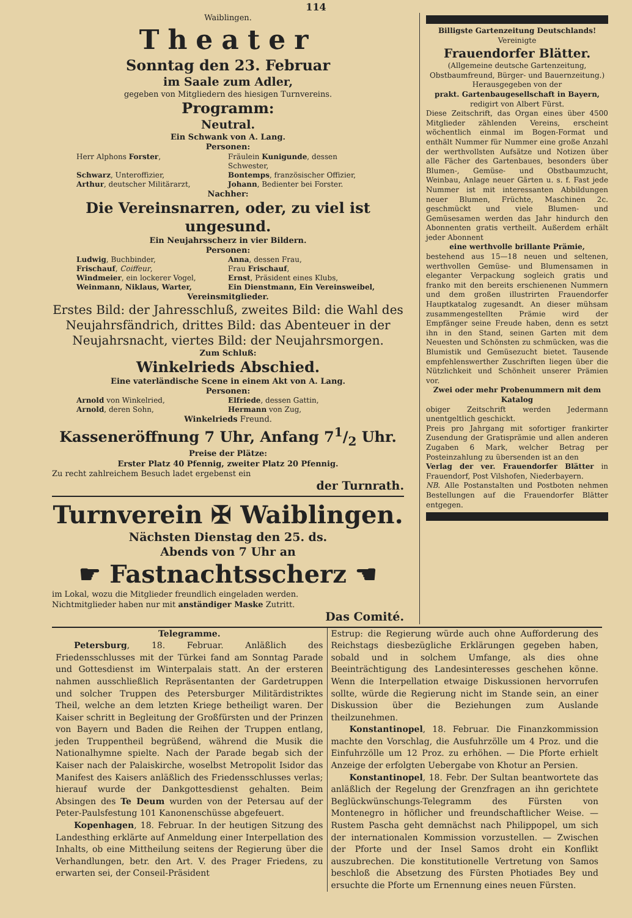114
Waiblingen.
Theater
Sonntag den 23. Februar
im Saale zum Adler,
gegeben von Mitgliedern des hiesigen Turnvereins.
Programm:
Neutral.
Ein Schwank von A. Lang.
Personen:
Herr Alphons Forster, Fräulein Kunigunde, dessen Schwester, Schwarz, Unteroffizier, Bontemps, französischer Offizier, Arthur, deutscher Militärarzt, Johann, Bedienter bei Forster.
Nachher:
Die Vereinsnarren, oder, zu viel ist ungesund.
Ein Neujahrsscherz in vier Bildern.
Personen:
Ludwig, Buchbinder, Anna, dessen Frau, Frischauf, Coiffeur, Frau Frischauf, Windmeier, ein lockerer Vogel, Ernst, Präsident eines Klubs, Weinmann, Niklaus, Warter, Ein Dienstmann, Ein Vereinsweibel,
Vereinsmitglieder.
Erstes Bild: der Jahresschluß, zweites Bild: die Wahl des Neujahrsfändrich, drittes Bild: das Abenteuer in der Neujahrsnacht, viertes Bild: der Neujahrsmorgen.
Zum Schluß:
Winkelrieds Abschied.
Eine vaterländische Scene in einem Akt von A. Lang.
Personen:
Arnold von Winkelried, Elfriede, dessen Gattin, Arnold, deren Sohn, Hermann von Zug,
Winkelrieds Freund.
Kasseneröffnung 7 Uhr, Anfang 71/2 Uhr.
Preise der Plätze:
Erster Platz 40 Pfennig, zweiter Platz 20 Pfennig.
Zu recht zahlreichem Besuch ladet ergebenst ein
der Turnrath.
Turnverein ✠ Waiblingen.
Nächsten Dienstag den 25. ds.
Abends von 7 Uhr an
☛ Fastnachtsscherz ☚
im Lokal, wozu die Mitglieder freundlich eingeladen werden.
Nichtmitglieder haben nur mit anständiger Maske Zutritt.
Das Comité.
Billigste Gartenzeitung Deutschlands!
Vereinigte
Frauendorfer Blätter.
(Allgemeine deutsche Gartenzeitung, Obstbaumfreund, Bürger- und Bauernzeitung.)
Herausgegeben von der
prakt. Gartenbaugesellschaft in Bayern,
redigirt von Albert Fürst.
Diese Zeitschrift, das Organ eines über 4500 Mitglieder zählenden Vereins, erscheint wöchentlich einmal im Bogen-Format und enthält Nummer für Nummer eine große Anzahl der werthvollsten Aufsätze und Notizen über alle Fächer des Gartenbaues, besonders über Blumen-, Gemüse- und Obstbaumzucht, Weinbau, Anlage neuer Gärten u. s. f. Fast jede Nummer ist mit interessanten Abbildungen neuer Blumen, Früchte, Maschinen 2c. geschmückt und viele Blumen- und Gemüsesamen werden das Jahr hindurch den Abonnenten gratis vertheilt. Außerdem erhält jeder Abonnent
eine werthvolle brillante Prämie,
bestehend aus 15—18 neuen und seltenen, werthvollen Gemüse- und Blumensamen in eleganter Verpackung sogleich gratis und franko mit den bereits erschienenen Nummern und dem großen illustrirten Frauendorfer Hauptkatalog zugesandt. An dieser mühsam zusammengestellten Prämie wird der Empfänger seine Freude haben, denn es setzt ihn in den Stand, seinen Garten mit dem Neuesten und Schönsten zu schmücken, was die Blumistik und Gemüsezucht bietet. Tausende empfehlenswerther Zuschriften liegen über die Nützlichkeit und Schönheit unserer Prämien vor.
Zwei oder mehr Probenummern mit dem Katalog
obiger Zeitschrift werden Jedermann unentgeltlich geschickt.
Preis pro Jahrgang mit sofortiger frankirter Zusendung der Gratisprämie und allen anderen Zugaben 6 Mark, welcher Betrag per Posteinzahlung zu übersenden ist an den
Verlag der ver. Frauendorfer Blätter in Frauendorf, Post Vilshofen, Niederbayern.
NB. Alle Postanstalten und Postboten nehmen Bestellungen auf die Frauendorfer Blätter entgegen.
Telegramme.
Petersburg, 18. Februar. Anläßlich des Friedensschlusses mit der Türkei fand am Sonntag Parade und Gottesdienst im Winterpalais statt. An der ersteren nahmen ausschließlich Repräsentanten der Gardetruppen und solcher Truppen des Petersburger Militärdistriktes Theil, welche an dem letzten Kriege betheiligt waren. Der Kaiser schritt in Begleitung der Großfürsten und der Prinzen von Bayern und Baden die Reihen der Truppen entlang, jeden Truppentheil begrüßend, während die Musik die Nationalhymne spielte. Nach der Parade begab sich der Kaiser nach der Palaiskirche, woselbst Metropolit Isidor das Manifest des Kaisers anläßlich des Friedensschlusses verlas; hierauf wurde der Dankgottesdienst gehalten. Beim Absingen des Te Deum wurden von der Petersau auf der Peter-Paulsfestung 101 Kanonenschüsse abgefeuert.
Kopenhagen, 18. Februar. In der heutigen Sitzung des Landesthing erklärte auf Anmeldung einer Interpellation des Inhalts, ob eine Mittheilung seitens der Regierung über die Verhandlungen, betr. den Art. V. des Prager Friedens, zu erwarten sei, der Conseil-Präsident
Estrup: die Regierung würde auch ohne Aufforderung des Reichstags diesbezügliche Erklärungen gegeben haben, sobald und in solchem Umfange, als dies ohne Beeinträchtigung des Landesinteresses geschehen könne. Wenn die Interpellation etwaige Diskussionen hervorrufen sollte, würde die Regierung nicht im Stande sein, an einer Diskussion über die Beziehungen zum Auslande theilzunehmen.
Konstantinopel, 18. Februar. Die Finanzkommission machte den Vorschlag, die Ausfuhrzölle um 4 Proz. und die Einfuhrzölle um 12 Proz. zu erhöhen. — Die Pforte erhielt Anzeige der erfolgten Uebergabe von Khotur an Persien.
Konstantinopel, 18. Febr. Der Sultan beantwortete das anläßlich der Regelung der Grenzfragen an ihn gerichtete Beglückwünschungs-Telegramm des Fürsten von Montenegro in höflicher und freundschaftlicher Weise. — Rustem Pascha geht demnächst nach Philippopel, um sich der internationalen Kommission vorzustellen. — Zwischen der Pforte und der Insel Samos droht ein Konflikt auszubrechen. Die konstitutionelle Vertretung von Samos beschloß die Absetzung des Fürsten Photiades Bey und ersuchte die Pforte um Ernennung eines neuen Fürsten.